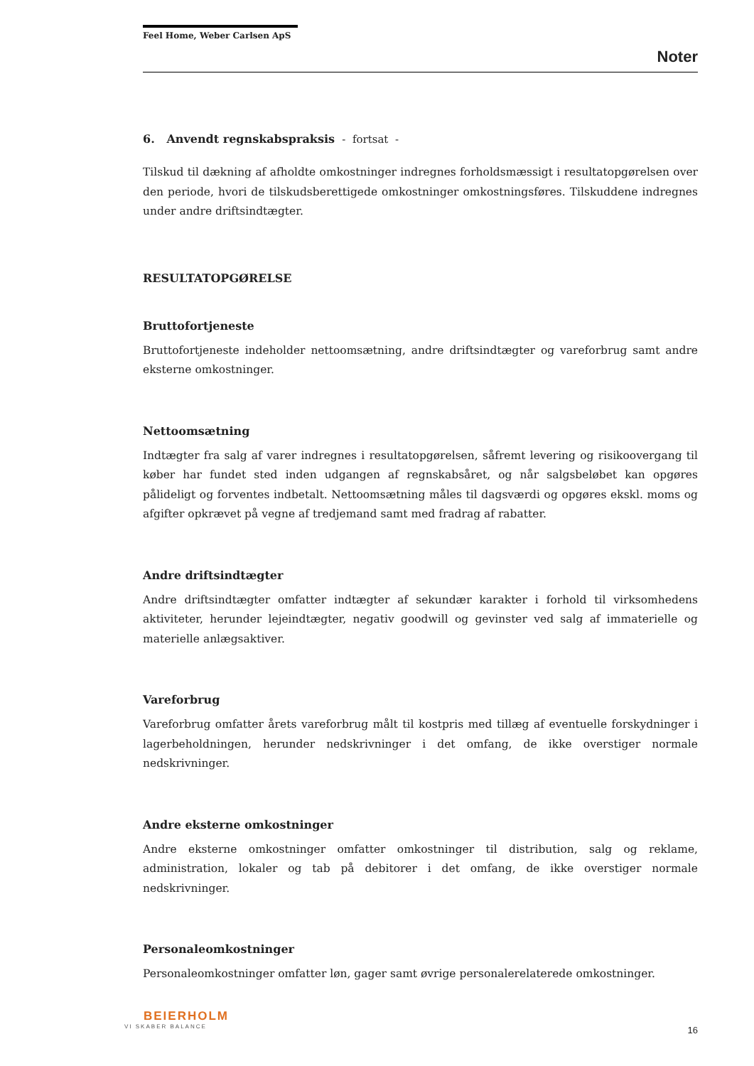Feel Home, Weber Carlsen ApS
Noter
6. Anvendt regnskabspraksis - fortsat -
Tilskud til dækning af afholdte omkostninger indregnes forholdsmæssigt i resultatopgørelsen over den periode, hvori de tilskudsberettigede omkostninger omkostningsføres. Tilskuddene indregnes under andre driftsindtægter.
RESULTATOPGØRELSE
Bruttofortjeneste
Bruttofortjeneste indeholder nettoomsætning, andre driftsindtægter og vareforbrug samt andre eksterne omkostninger.
Nettoomsætning
Indtægter fra salg af varer indregnes i resultatopgørelsen, såfremt levering og risikoovergang til køber har fundet sted inden udgangen af regnskabsåret, og når salgsbeløbet kan opgøres pålideligt og forventes indbetalt. Nettoomsætning måles til dagsværdi og opgøres ekskl. moms og afgifter opkrævet på vegne af tredjemand samt med fradrag af rabatter.
Andre driftsindtægter
Andre driftsindtægter omfatter indtægter af sekundær karakter i forhold til virksomhedens aktiviteter, herunder lejeindtægter, negativ goodwill og gevinster ved salg af immaterielle og materielle anlægsaktiver.
Vareforbrug
Vareforbrug omfatter årets vareforbrug målt til kostpris med tillæg af eventuelle forskydninger i lagerbeholdningen, herunder nedskrivninger i det omfang, de ikke overstiger normale nedskrivninger.
Andre eksterne omkostninger
Andre eksterne omkostninger omfatter omkostninger til distribution, salg og reklame, administration, lokaler og tab på debitorer i det omfang, de ikke overstiger normale nedskrivninger.
Personaleomkostninger
Personaleomkostninger omfatter løn, gager samt øvrige personalerelaterede omkostninger.
BEIERHOLM
VI SKABER BALANCE
16